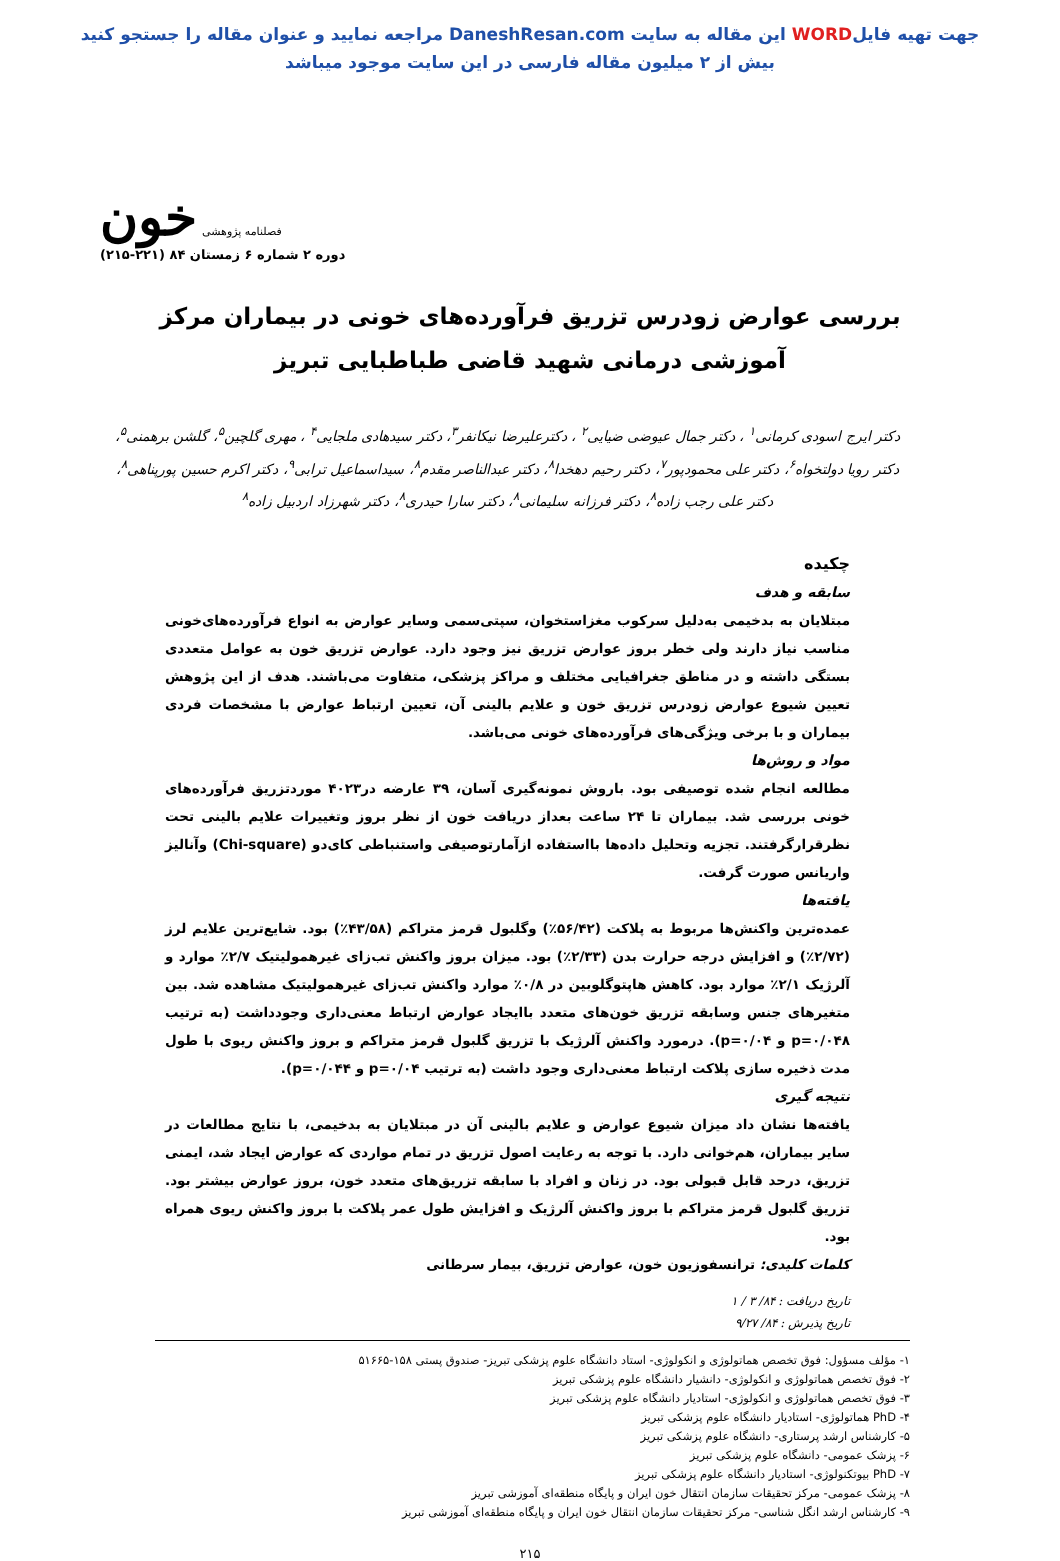جهت تهیه فایلWORD این مقاله به سایت DaneshResan.com مراجعه نمایید و عنوان مقاله را جستجو کنید
بیش از ۲ میلیون مقاله فارسی در این سایت موجود میباشد
فصلنامه پژوهشی خون
دوره ۲ شماره ۶ زمستان ۸۴ (۲۲۱-۲۱۵)
بررسی عوارض زودرس تزریق فرآورده‌های خونی در بیماران مرکز آموزشی درمانی شهید قاضی طباطبایی تبریز
دکتر ایرج اسودی کرمانی<sup>۱</sup> ، دکتر جمال عیوضی ضیایی<sup>۲</sup> ، دکترعلیرضا نیکانفر<sup>۳</sup>، دکتر سیدهادی ملجایی<sup>۴</sup> ، مهری گلچین<sup>۵</sup>، گلشن برهمنی<sup>۵</sup>، دکتر رویا دولتخواه<sup>۶</sup>، دکتر علی محمودپور<sup>۷</sup>، دکتر رحیم دهخدا<sup>۸</sup>، دکتر عبدالناصر مقدم<sup>۸</sup>، سیداسماعیل ترابی<sup>۹</sup>، دکتر اکرم حسین پورپناهی<sup>۸</sup>، دکتر علی رجب زاده<sup>۸</sup>، دکتر فرزانه سلیمانی<sup>۸</sup>، دکتر سارا حیدری<sup>۸</sup>، دکتر شهرزاد اردبیل زاده<sup>۸</sup>
چکیده
سابقه و هدف
مبتلایان به بدخیمی به‌دلیل سرکوب مغزاستخوان، سپتی‌سمی وسایر عوارض به انواع فرآورده‌های‌خونی مناسب نیاز دارند ولی خطر بروز عوارض تزریق نیز وجود دارد. عوارض تزریق خون به عوامل متعددی بستگی داشته و در مناطق جغرافیایی مختلف و مراکز پزشکی، متفاوت می‌باشند. هدف از این پژوهش تعیین شیوع عوارض زودرس تزریق خون و علایم بالینی آن، تعیین ارتباط عوارض با مشخصات فردی بیماران و با برخی ویژگی‌های فرآورده‌های خونی می‌باشد.
مواد و روش‌ها
مطالعه انجام شده توصیفی بود. باروش نمونه‌گیری آسان، ۳۹ عارضه در۴۰۲۳ موردتزریق فرآورده‌های خونی بررسی شد. بیماران تا ۲۴ ساعت بعداز دریافت خون از نظر بروز وتغییرات علایم بالینی تحت نظرقرارگرفتند. تجزیه وتحلیل داده‌ها بااستفاده ازآمارتوصیفی واستنباطی کای‌دو (Chi-square) وآنالیز واریانس صورت گرفت.
یافته‌ها
عمده‌ترین واکنش‌ها مربوط به پلاکت (۵۶/۴۲٪) وگلبول قرمز متراکم (۴۳/۵۸٪) بود. شایع‌ترین علایم لرز (۲/۷۲٪) و افزایش درجه حرارت بدن (۲/۳۳٪) بود. میزان بروز واکنش تب‌زای غیرهمولیتیک ۲/۷٪ موارد و آلرژیک ۲/۱٪ موارد بود. کاهش هاپتوگلوبین در ۰/۸٪ موارد واکنش تب‌زای غیرهمولیتیک مشاهده شد. بین متغیرهای جنس وسابقه تزریق خون‌های متعدد باایجاد عوارض ارتباط معنی‌داری وجودداشت (به ترتیب p=۰/۰۴۸ و p=۰/۰۴). درمورد واکنش آلرژیک با تزریق گلبول قرمز متراکم و بروز واکنش ریوی با طول مدت ذخیره سازی پلاکت ارتباط معنی‌داری وجود داشت (به ترتیب p=۰/۰۴ و p=۰/۰۴۴).
نتیجه گیری
یافته‌ها نشان داد میزان شیوع عوارض و علایم بالینی آن در مبتلایان به بدخیمی، با نتایج مطالعات در سایر بیماران، هم‌خوانی دارد. با توجه به رعایت اصول تزریق در تمام مواردی که عوارض ایجاد شد، ایمنی تزریق، درحد قابل قبولی بود. در زنان و افراد با سابقه تزریق‌های متعدد خون، بروز عوارض بیشتر بود. تزریق گلبول قرمز متراکم با بروز واکنش آلرژیک و افزایش طول عمر پلاکت با بروز واکنش ریوی همراه بود.
کلمات کلیدی: ترانسفوزیون خون، عوارض تزریق، بیمار سرطانی
تاریخ دریافت : ۸۴/ ۳ / ۱
تاریخ پذیرش : ۸۴/ ۹/۲۷
۱- مؤلف مسؤول: فوق تخصص هماتولوژی و انکولوژی- استاد دانشگاه علوم پزشکی تبریز- صندوق پستی ۱۵۸-۵۱۶۶۵
۲- فوق تخصص هماتولوژی و انکولوژی- دانشیار دانشگاه علوم پزشکی تبریز
۳- فوق تخصص هماتولوژی و انکولوژی- استادیار دانشگاه علوم پزشکی تبریز
۴- PhD هماتولوژی- استادیار دانشگاه علوم پزشکی تبریز
۵- کارشناس ارشد پرستاری- دانشگاه علوم پزشکی تبریز
۶- پزشک عمومی- دانشگاه علوم پزشکی تبریز
۷- PhD بیوتکنولوژی- استادیار دانشگاه علوم پزشکی تبریز
۸- پزشک عمومی- مرکز تحقیقات سازمان انتقال خون ایران و پایگاه منطقه‌ای آموزشی تبریز
۹- کارشناس ارشد انگل شناسی- مرکز تحقیقات سازمان انتقال خون ایران و پایگاه منطقه‌ای آموزشی تبریز
۲۱۵